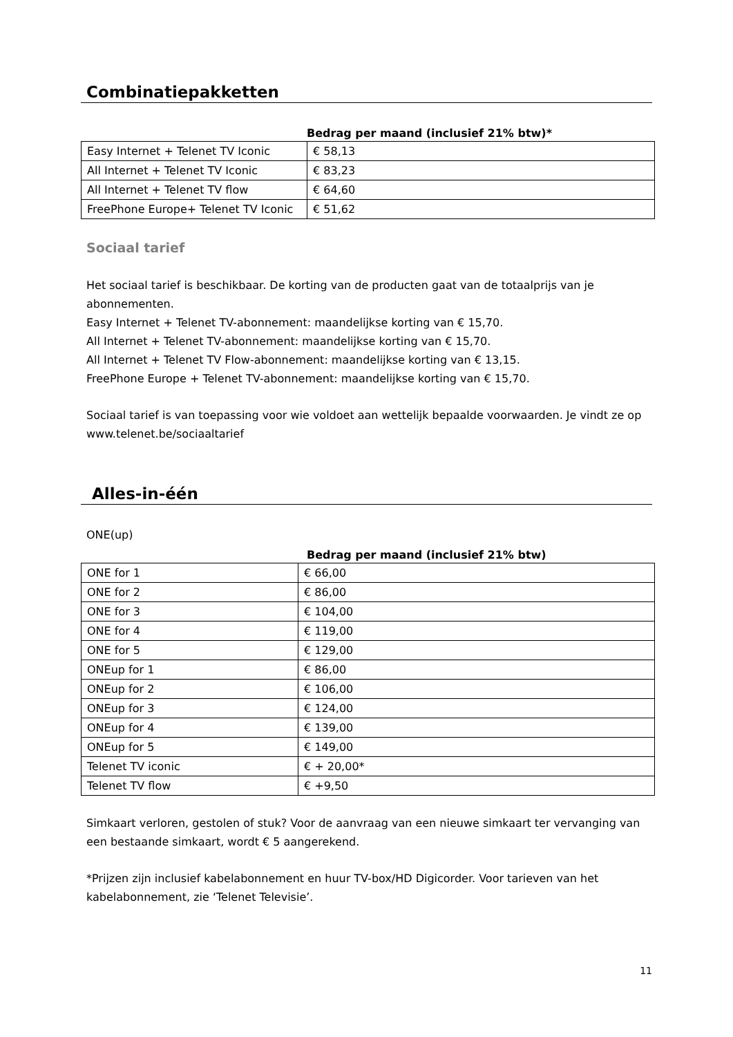Combinatiepakketten
Bedrag per maand (inclusief 21% btw)*
| Easy Internet + Telenet TV Iconic | € 58,13 |
| All Internet + Telenet TV Iconic | € 83,23 |
| All Internet + Telenet TV flow | € 64,60 |
| FreePhone Europe+ Telenet TV Iconic | € 51,62 |
Sociaal tarief
Het sociaal tarief is beschikbaar. De korting van de producten gaat van de totaalprijs van je abonnementen.
Easy Internet + Telenet TV-abonnement: maandelijkse korting van € 15,70.
All Internet + Telenet TV-abonnement: maandelijkse korting van € 15,70.
All Internet + Telenet TV Flow-abonnement: maandelijkse korting van € 13,15.
FreePhone Europe + Telenet TV-abonnement: maandelijkse korting van € 15,70.
Sociaal tarief is van toepassing voor wie voldoet aan wettelijk bepaalde voorwaarden. Je vindt ze op www.telenet.be/sociaaltarief
Alles-in-één
ONE(up)
Bedrag per maand (inclusief 21% btw)
| ONE for 1 | € 66,00 |
| ONE for 2 | € 86,00 |
| ONE for 3 | € 104,00 |
| ONE for 4 | € 119,00 |
| ONE for 5 | € 129,00 |
| ONEup for 1 | € 86,00 |
| ONEup for 2 | € 106,00 |
| ONEup for 3 | € 124,00 |
| ONEup for 4 | € 139,00 |
| ONEup for 5 | € 149,00 |
| Telenet TV iconic | € + 20,00* |
| Telenet TV flow | € +9,50 |
Simkaart verloren, gestolen of stuk? Voor de aanvraag van een nieuwe simkaart ter vervanging van een bestaande simkaart, wordt € 5 aangerekend.
*Prijzen zijn inclusief kabelabonnement en huur TV-box/HD Digicorder. Voor tarieven van het kabelabonnement, zie ‘Telenet Televisie’.
11